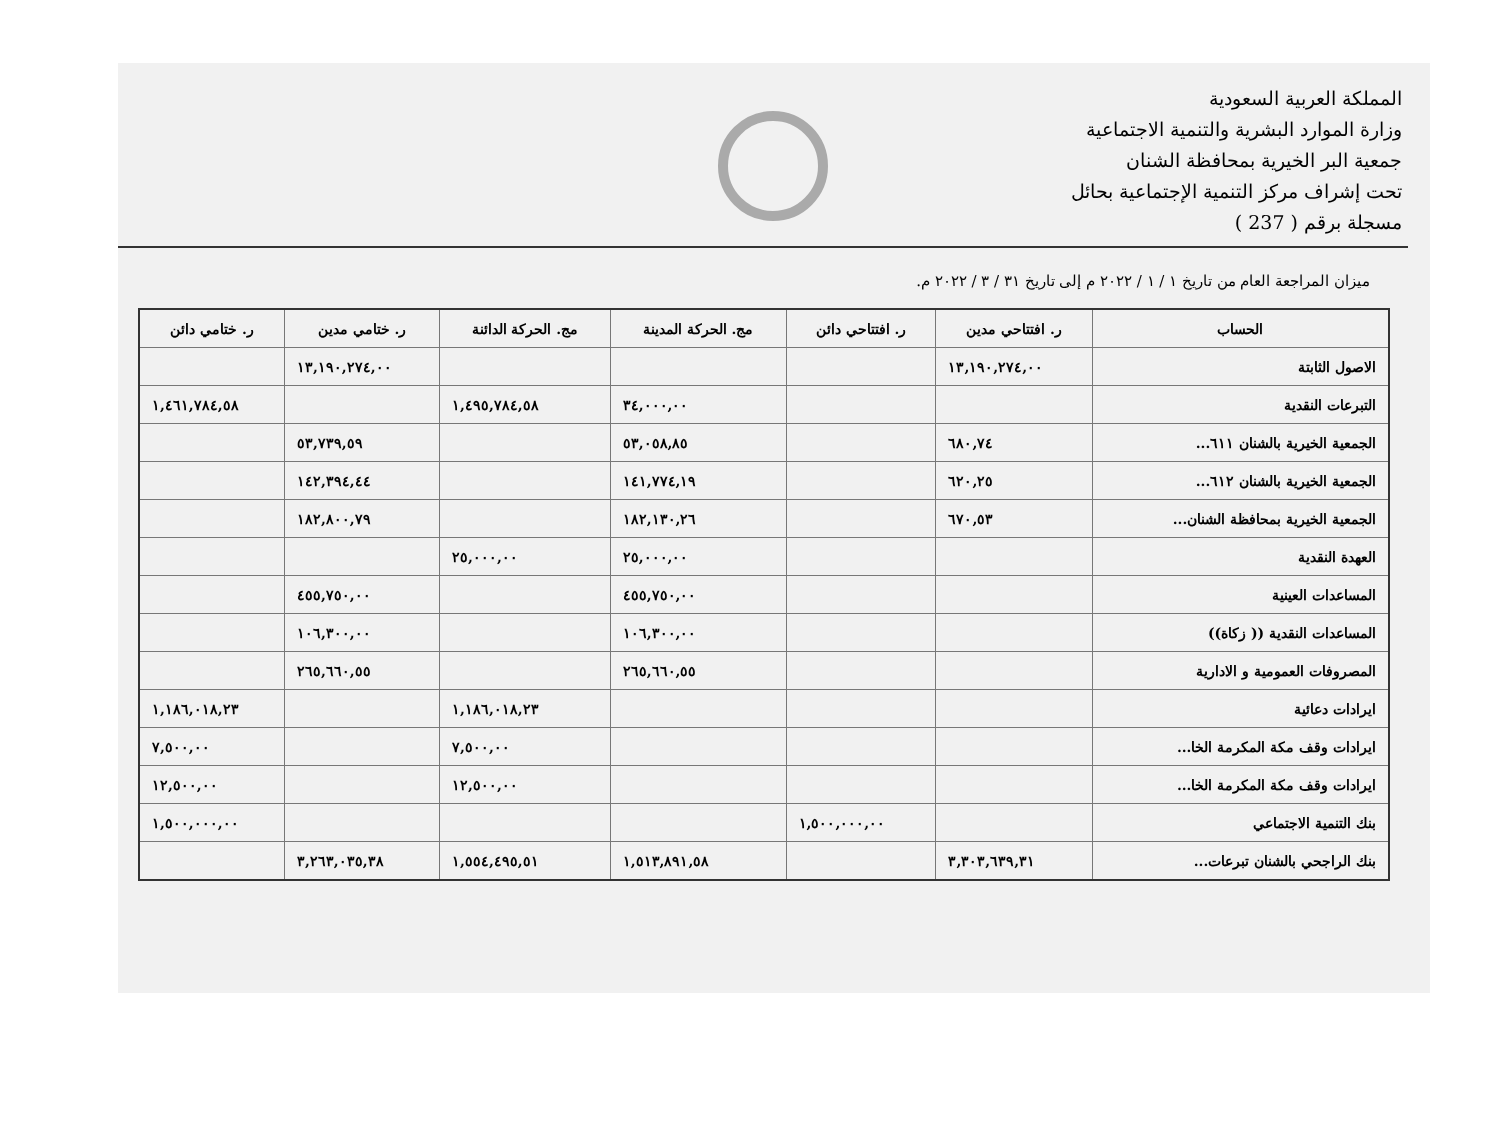المملكة العربية السعودية
وزارة الموارد البشرية والتنمية الاجتماعية
جمعية البر الخيرية بمحافظة الشنان
تحت إشراف مركز التنمية الإجتماعية بحائل
مسجلة برقم ( 237 )
ميزان المراجعة العام من تاريخ ١ / ١ / ٢٠٢٢ م إلى تاريخ ٣١ / ٣ / ٢٠٢٢ م.
| الحساب | ر. افتتاحي مدين | ر. افتتاحي دائن | مج. الحركة المدينة | مج. الحركة الدائنة | ر. ختامي مدين | ر. ختامي دائن |
| --- | --- | --- | --- | --- | --- | --- |
| الاصول الثابتة | ١٣,١٩٠,٢٧٤,٠٠ | | | | ١٣,١٩٠,٢٧٤,٠٠ | |
| التبرعات النقدية | | | ٣٤,٠٠٠,٠٠ | ١,٤٩٥,٧٨٤,٥٨ | | ١,٤٦١,٧٨٤,٥٨ |
| الجمعية الخيرية بالشنان ٦١١... | ٦٨٠,٧٤ | | ٥٣,٠٥٨,٨٥ | | ٥٣,٧٣٩,٥٩ | |
| الجمعية الخيرية بالشنان ٦١٢... | ٦٢٠,٢٥ | | ١٤١,٧٧٤,١٩ | | ١٤٢,٣٩٤,٤٤ | |
| الجمعية الخيرية بمحافظة الشنان... | ٦٧٠,٥٣ | | ١٨٢,١٣٠,٢٦ | | ١٨٢,٨٠٠,٧٩ | |
| العهدة النقدية | | | ٢٥,٠٠٠,٠٠ | ٢٥,٠٠٠,٠٠ | | |
| المساعدات العينية | | | ٤٥٥,٧٥٠,٠٠ | | ٤٥٥,٧٥٠,٠٠ | |
| المساعدات النقدية (( زكاة)) | | | ١٠٦,٣٠٠,٠٠ | | ١٠٦,٣٠٠,٠٠ | |
| المصروفات العمومية و الادارية | | | ٢٦٥,٦٦٠,٥٥ | | ٢٦٥,٦٦٠,٥٥ | |
| ايرادات دعائية | | | | ١,١٨٦,٠١٨,٢٣ | | ١,١٨٦,٠١٨,٢٣ |
| ايرادات وقف مكة المكرمة الخا... | | | | ٧,٥٠٠,٠٠ | | ٧,٥٠٠,٠٠ |
| ايرادات وقف مكة المكرمة الخا... | | | | ١٢,٥٠٠,٠٠ | | ١٢,٥٠٠,٠٠ |
| بنك التنمية الاجتماعي | | ١,٥٠٠,٠٠٠,٠٠ | | | | ١,٥٠٠,٠٠٠,٠٠ |
| بنك الراجحي بالشنان تبرعات... | ٣,٣٠٣,٦٣٩,٣١ | | ١,٥١٣,٨٩١,٥٨ | ١,٥٥٤,٤٩٥,٥١ | ٣,٢٦٣,٠٣٥,٣٨ | |